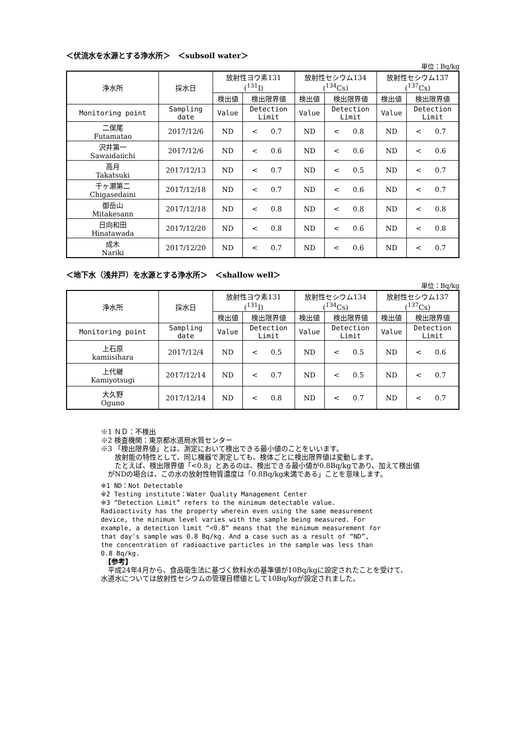＜伏流水を水源とする浄水所＞　＜subsoil water＞
単位：Bq/kg
| 浄水所 | 採水日 | 放射性ヨウ素131 (<sup>131</sup>I) | | | 放射性セシウム134 (<sup>134</sup>Cs) | | | 放射性セシウム137 (<sup>137</sup>Cs) | | |
| | | 検出値 | 検出限界値 | | 検出値 | 検出限界値 | | 検出値 | 検出限界値 | |
| Monitoring point | Sampling date | Value | Detection Limit | | Value | Detection Limit | | Value | Detection Limit | |
| 二俣尾 Futamatao | 2017/12/6 | ND | < | 0.7 | ND | < | 0.8 | ND | < | 0.7 |
| 沢井第一 Sawaidaiichi | 2017/12/6 | ND | < | 0.6 | ND | < | 0.6 | ND | < | 0.6 |
| 高月 Takatsuki | 2017/12/13 | ND | < | 0.7 | ND | < | 0.5 | ND | < | 0.7 |
| 千ヶ瀬第二 Chigasedaini | 2017/12/18 | ND | < | 0.7 | ND | < | 0.6 | ND | < | 0.7 |
| 御岳山 Mitakesann | 2017/12/18 | ND | < | 0.8 | ND | < | 0.8 | ND | < | 0.8 |
| 日向和田 Hinatawada | 2017/12/20 | ND | < | 0.8 | ND | < | 0.6 | ND | < | 0.8 |
| 成木 Nariki | 2017/12/20 | ND | < | 0.7 | ND | < | 0.6 | ND | < | 0.7 |
＜地下水（浅井戸）を水源とする浄水所＞　＜shallow well＞
単位：Bq/kg
| 浄水所 | 採水日 | 放射性ヨウ素131 (<sup>131</sup>I) | | | 放射性セシウム134 (<sup>134</sup>Cs) | | | 放射性セシウム137 (<sup>137</sup>Cs) | | |
| | | 検出値 | 検出限界値 | | 検出値 | 検出限界値 | | 検出値 | 検出限界値 | |
| Monitoring point | Sampling date | Value | Detection Limit | | Value | Detection Limit | | Value | Detection Limit | |
| 上石原 kamiisihara | 2017/12/4 | ND | < | 0.5 | ND | < | 0.5 | ND | < | 0.6 |
| 上代継 Kamiyotsugi | 2017/12/14 | ND | < | 0.7 | ND | < | 0.5 | ND | < | 0.7 |
| 大久野 Oguno | 2017/12/14 | ND | < | 0.8 | ND | < | 0.7 | ND | < | 0.7 |
※1 ＮＤ：不検出
※2 検査機関：東京都水道局水質センター
※3 「検出限界値」とは、測定において検出できる最小値のことをいいます。
　　放射能の特性として、同じ機器で測定しても、検体ごとに検出限界値は変動します。
　　たとえば、検出限界値「<0.8」とあるのは、検出できる最小値が0.8Bq/kgであり、加えて検出値
　がNDの場合は、この水の放射性物質濃度は「0.8Bq/kg未満である」ことを意味します。
※1 ND：Not Detectable
※2 Testing institute：Water Quality Management Center
※3 “Detection Limit” refers to the minimum detectable value. Radioactivity has the property wherein even using the same measurement device, the minimum level varies with the sample being measured. For example, a detection limit “<0.8” means that the minimum measurement for that day's sample was 0.8 Bq/kg. And a case such as a result of “ND”, the concentration of radioactive particles in the sample was less than 0.8 Bq/kg.
　【参考】
　平成24年4月から、食品衛生法に基づく飲料水の基準値が10Bq/kgに設定されたことを受けて、
水道水については放射性セシウムの管理目標値として10Bq/kgが設定されました。